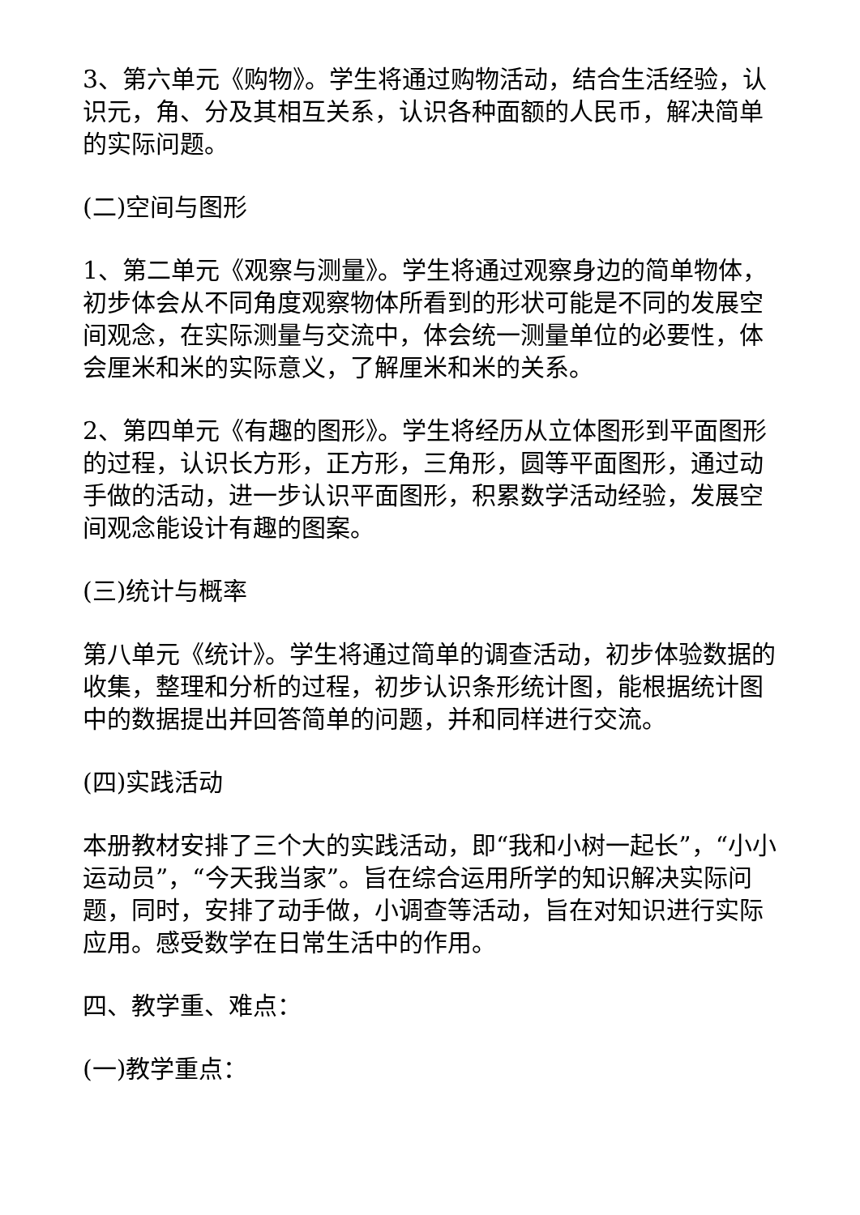3、第六单元《购物》。学生将通过购物活动，结合生活经验，认识元，角、分及其相互关系，认识各种面额的人民币，解决简单的实际问题。
(二)空间与图形
1、第二单元《观察与测量》。学生将通过观察身边的简单物体，初步体会从不同角度观察物体所看到的形状可能是不同的发展空间观念，在实际测量与交流中，体会统一测量单位的必要性，体会厘米和米的实际意义，了解厘米和米的关系。
2、第四单元《有趣的图形》。学生将经历从立体图形到平面图形的过程，认识长方形，正方形，三角形，圆等平面图形，通过动手做的活动，进一步认识平面图形，积累数学活动经验，发展空间观念能设计有趣的图案。
(三)统计与概率
第八单元《统计》。学生将通过简单的调查活动，初步体验数据的收集，整理和分析的过程，初步认识条形统计图，能根据统计图中的数据提出并回答简单的问题，并和同样进行交流。
(四)实践活动
本册教材安排了三个大的实践活动，即“我和小树一起长”，“小小运动员”，“今天我当家”。旨在综合运用所学的知识解决实际问题，同时，安排了动手做，小调查等活动，旨在对知识进行实际应用。感受数学在日常生活中的作用。
四、教学重、难点：
(一)教学重点：